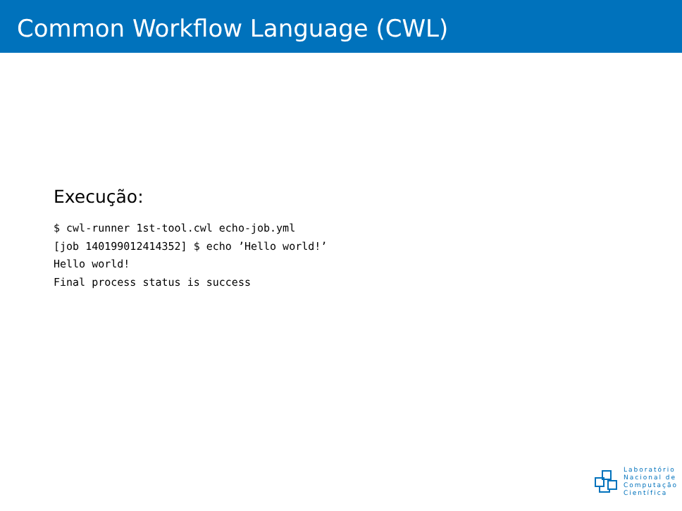Common Workflow Language (CWL)
Execução:
$ cwl-runner 1st-tool.cwl echo-job.yml
[job 140199012414352] $ echo ’Hello world!’
Hello world!
Final process status is success
Laboratório
Nacional de
Computação
Científica